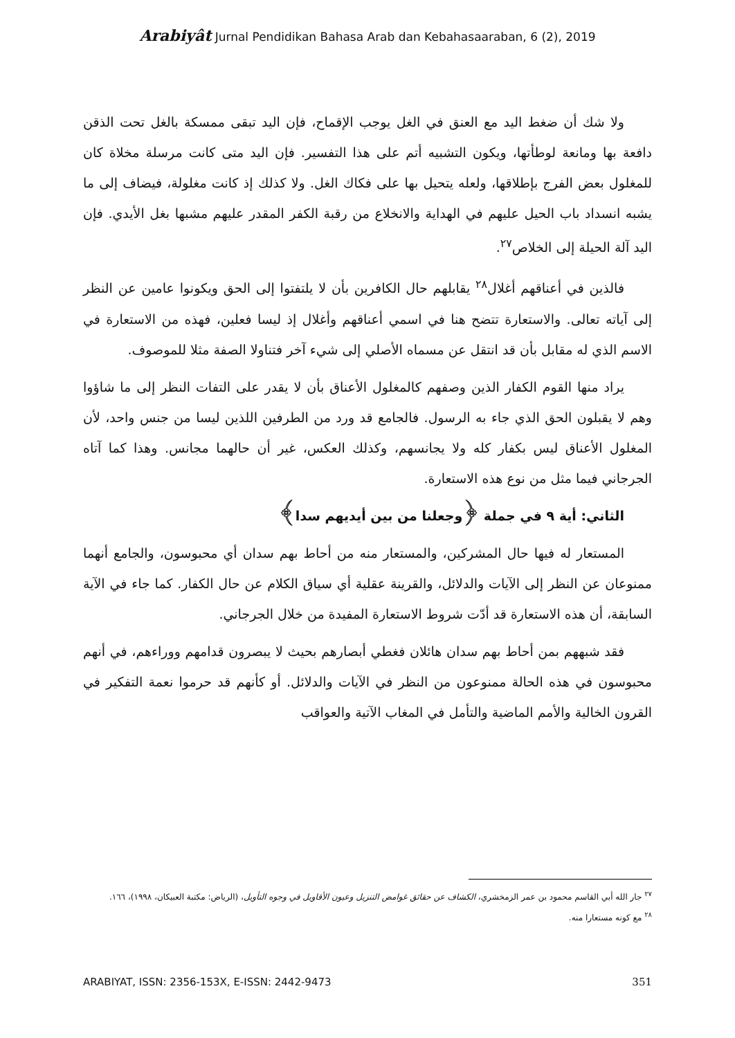Arabiyât Jurnal Pendidikan Bahasa Arab dan Kebahasaaraban, 6 (2), 2019
ولا شك أن ضغط اليد مع العنق في الغل يوجب الإقماح، فإن اليد تبقى ممسكة بالغل تحت الذقن دافعة بها ومانعة لوطأتها، ويكون التشبيه أتم على هذا التفسير. فإن اليد متى كانت مرسلة مخلاة كان للمغلول بعض الفرج بإطلاقها، ولعله يتحيل بها على فكاك الغل. ولا كذلك إذ كانت مغلولة، فيضاف إلى ما يشبه انسداد باب الحيل عليهم في الهداية والانخلاع من رقبة الكفر المقدر عليهم مشبها بغل الأيدي. فإن اليد آلة الحيلة إلى الخلاص<sup>٢٧</sup>.
فالذين في أعناقهم أغلال<sup>٢٨</sup> يقابلهم حال الكافرين بأن لا يلتفتوا إلى الحق ويكونوا عامين عن النظر إلى آياته تعالى. والاستعارة تتضح هنا في اسمي أعناقهم وأغلال إذ ليسا فعلين، فهذه من الاستعارة في الاسم الذي له مقابل بأن قد انتقل عن مسماه الأصلي إلى شيء آخر فتناولا الصفة مثلا للموصوف.
يراد منها القوم الكفار الذين وصفهم كالمغلول الأعناق بأن لا يقدر على التفات النظر إلى ما شاؤوا وهم لا يقبلون الحق الذي جاء به الرسول. فالجامع قد ورد من الطرفين اللذين ليسا من جنس واحد، لأن المغلول الأعناق ليس بكفار كله ولا يجانسهم، وكذلك العكس، غير أن حالهما مجانس. وهذا كما آتاه الجرجاني فيما مثل من نوع هذه الاستعارة.
الثاني: أية ٩ في جملة ﴿وجعلنا من بين أيديهم سدا﴾
المستعار له فيها حال المشركين، والمستعار منه من أحاط بهم سدان أي محبوسون، والجامع أنهما ممنوعان عن النظر إلى الآيات والدلائل، والقرينة عقلية أي سياق الكلام عن حال الكفار. كما جاء في الآية السابقة، أن هذه الاستعارة قد أدّت شروط الاستعارة المفيدة من خلال الجرجاني.
فقد شبههم بمن أحاط بهم سدان هائلان فغطي أبصارهم بحيث لا يبصرون قدامهم ووراءهم، في أنهم محبوسون في هذه الحالة ممنوعون من النظر في الآيات والدلائل. أو كأنهم قد حرموا نعمة التفكير في القرون الخالية والأمم الماضية والتأمل في المغاب الآتية والعواقب
<sup>٢٧</sup> جار الله أبي القاسم محمود بن عمر الزمخشري، الكشاف عن حقائق غوامض التنزيل وعيون الأقاويل في وجوه التأويل، (الرياض: مكتبة العبيكان، ١٩٩٨)، ١٦٦.
<sup>٢٨</sup> مع كونه مستعارا منه.
ARABIYAT, ISSN: 2356-153X, E-ISSN: 2442-9473 351